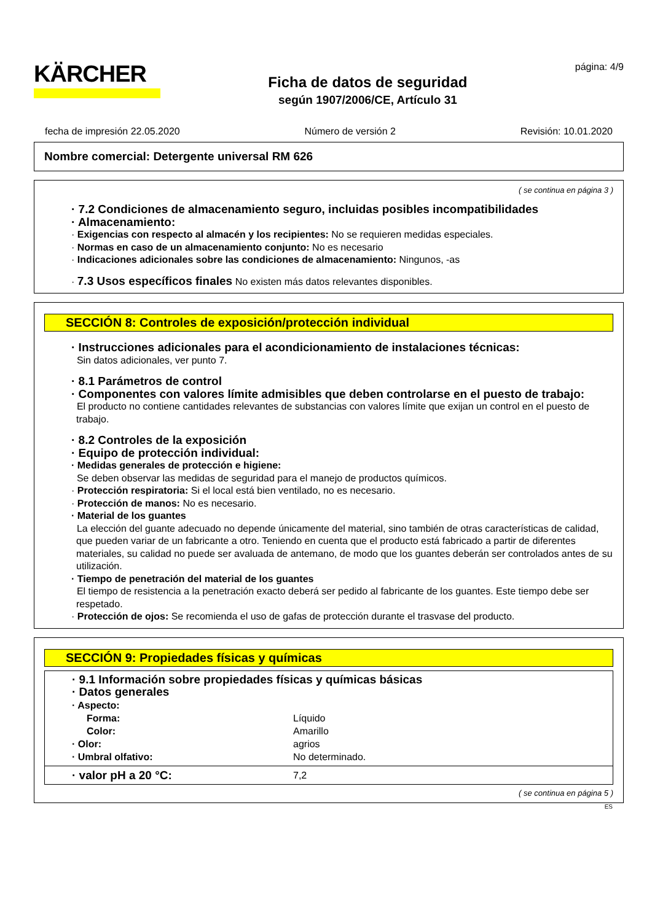KÄRCHER
Ficha de datos de seguridad
según 1907/2006/CE, Artículo 31
página: 4/9
fecha de impresión 22.05.2020 Número de versión 2 Revisión: 10.01.2020
Nombre comercial: Detergente universal RM 626
( se continua en página 3 )
· 7.2 Condiciones de almacenamiento seguro, incluidas posibles incompatibilidades
· Almacenamiento:
· Exigencias con respecto al almacén y los recipientes: No se requieren medidas especiales.
· Normas en caso de un almacenamiento conjunto: No es necesario
· Indicaciones adicionales sobre las condiciones de almacenamiento: Ningunos, -as
· 7.3 Usos específicos finales No existen más datos relevantes disponibles.
SECCIÓN 8: Controles de exposición/protección individual
· Instrucciones adicionales para el acondicionamiento de instalaciones técnicas:
Sin datos adicionales, ver punto 7.
· 8.1 Parámetros de control
· Componentes con valores límite admisibles que deben controlarse en el puesto de trabajo:
El producto no contiene cantidades relevantes de substancias con valores límite que exijan un control en el puesto de trabajo.
· 8.2 Controles de la exposición
· Equipo de protección individual:
· Medidas generales de protección e higiene:
Se deben observar las medidas de seguridad para el manejo de productos químicos.
· Protección respiratoria: Si el local está bien ventilado, no es necesario.
· Protección de manos: No es necesario.
· Material de los guantes
La elección del guante adecuado no depende únicamente del material, sino también de otras características de calidad, que pueden variar de un fabricante a otro. Teniendo en cuenta que el producto está fabricado a partir de diferentes materiales, su calidad no puede ser avaluada de antemano, de modo que los guantes deberán ser controlados antes de su utilización.
· Tiempo de penetración del material de los guantes
El tiempo de resistencia a la penetración exacto deberá ser pedido al fabricante de los guantes. Este tiempo debe ser respetado.
· Protección de ojos: Se recomienda el uso de gafas de protección durante el trasvase del producto.
SECCIÓN 9: Propiedades físicas y químicas
· 9.1 Información sobre propiedades físicas y químicas básicas
· Datos generales
| · Aspecto: | |
| Forma: | Líquido |
| Color: | Amarillo |
| · Olor: | agrios |
| · Umbral olfativo: | No determinado. |
| · valor pH a 20 °C: | 7,2 |
( se continua en página 5 )
ES